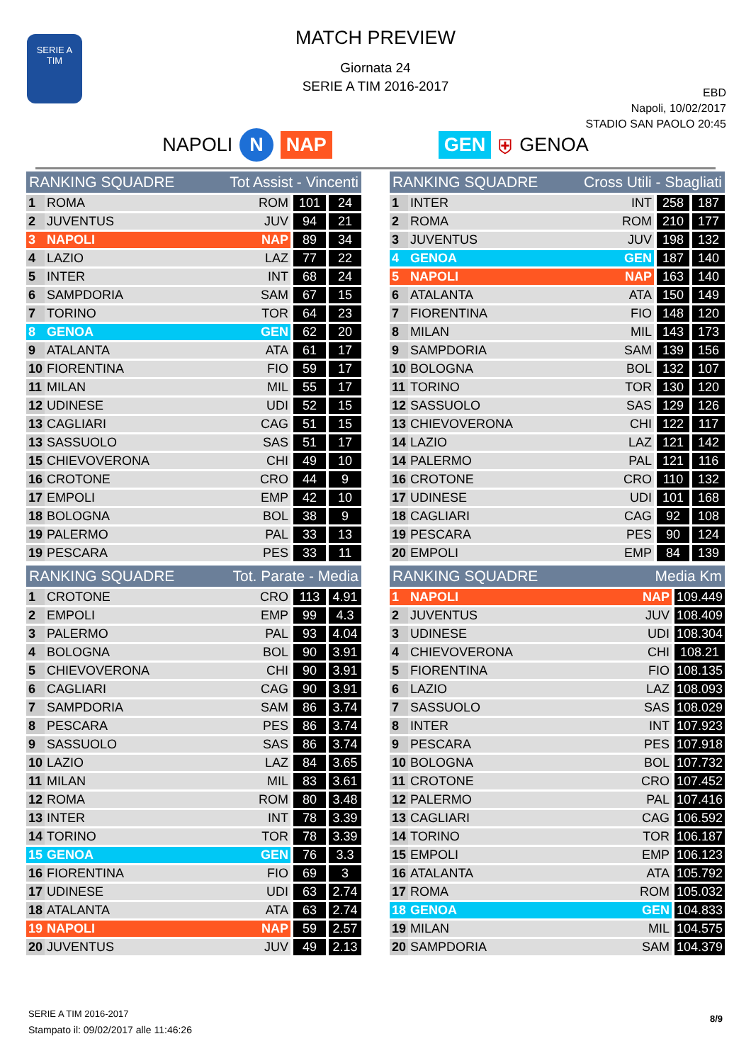SERIE A
TIM
MATCH PREVIEW
Giornata 24
SERIE A TIM 2016-2017
EBD
Napoli, 10/02/2017
STADIO SAN PAOLO 20:45
NAPOLI N NAP GEN ⛨ GENOA
| RANKING SQUADRE | | Tot Assist - Vincenti | | |
| --- | --- | --- | --- | --- |
| 1 | ROMA | ROM | 101 | 24 |
| 2 | JUVENTUS | JUV | 94 | 21 |
| 3 | NAPOLI | NAP | 89 | 34 |
| 4 | LAZIO | LAZ | 77 | 22 |
| 5 | INTER | INT | 68 | 24 |
| 6 | SAMPDORIA | SAM | 67 | 15 |
| 7 | TORINO | TOR | 64 | 23 |
| 8 | GENOA | GEN | 62 | 20 |
| 9 | ATALANTA | ATA | 61 | 17 |
| 10 | FIORENTINA | FIO | 59 | 17 |
| 11 | MILAN | MIL | 55 | 17 |
| 12 | UDINESE | UDI | 52 | 15 |
| 13 | CAGLIARI | CAG | 51 | 15 |
| 13 | SASSUOLO | SAS | 51 | 17 |
| 15 | CHIEVOVERONA | CHI | 49 | 10 |
| 16 | CROTONE | CRO | 44 | 9 |
| 17 | EMPOLI | EMP | 42 | 10 |
| 18 | BOLOGNA | BOL | 38 | 9 |
| 19 | PALERMO | PAL | 33 | 13 |
| 19 | PESCARA | PES | 33 | 11 |
| RANKING SQUADRE | | Tot. Parate - Media | | |
| --- | --- | --- | --- | --- |
| 1 | CROTONE | CRO | 113 | 4.91 |
| 2 | EMPOLI | EMP | 99 | 4.3 |
| 3 | PALERMO | PAL | 93 | 4.04 |
| 4 | BOLOGNA | BOL | 90 | 3.91 |
| 5 | CHIEVOVERONA | CHI | 90 | 3.91 |
| 6 | CAGLIARI | CAG | 90 | 3.91 |
| 7 | SAMPDORIA | SAM | 86 | 3.74 |
| 8 | PESCARA | PES | 86 | 3.74 |
| 9 | SASSUOLO | SAS | 86 | 3.74 |
| 10 | LAZIO | LAZ | 84 | 3.65 |
| 11 | MILAN | MIL | 83 | 3.61 |
| 12 | ROMA | ROM | 80 | 3.48 |
| 13 | INTER | INT | 78 | 3.39 |
| 14 | TORINO | TOR | 78 | 3.39 |
| 15 | GENOA | GEN | 76 | 3.3 |
| 16 | FIORENTINA | FIO | 69 | 3 |
| 17 | UDINESE | UDI | 63 | 2.74 |
| 18 | ATALANTA | ATA | 63 | 2.74 |
| 19 | NAPOLI | NAP | 59 | 2.57 |
| 20 | JUVENTUS | JUV | 49 | 2.13 |
| RANKING SQUADRE | | Cross Utili - Sbagliati | | |
| --- | --- | --- | --- | --- |
| 1 | INTER | INT | 258 | 187 |
| 2 | ROMA | ROM | 210 | 177 |
| 3 | JUVENTUS | JUV | 198 | 132 |
| 4 | GENOA | GEN | 187 | 140 |
| 5 | NAPOLI | NAP | 163 | 140 |
| 6 | ATALANTA | ATA | 150 | 149 |
| 7 | FIORENTINA | FIO | 148 | 120 |
| 8 | MILAN | MIL | 143 | 173 |
| 9 | SAMPDORIA | SAM | 139 | 156 |
| 10 | BOLOGNA | BOL | 132 | 107 |
| 11 | TORINO | TOR | 130 | 120 |
| 12 | SASSUOLO | SAS | 129 | 126 |
| 13 | CHIEVOVERONA | CHI | 122 | 117 |
| 14 | LAZIO | LAZ | 121 | 142 |
| 14 | PALERMO | PAL | 121 | 116 |
| 16 | CROTONE | CRO | 110 | 132 |
| 17 | UDINESE | UDI | 101 | 168 |
| 18 | CAGLIARI | CAG | 92 | 108 |
| 19 | PESCARA | PES | 90 | 124 |
| 20 | EMPOLI | EMP | 84 | 139 |
| RANKING SQUADRE | | Media Km | |
| --- | --- | --- | --- |
| 1 | NAPOLI | NAP | 109.449 |
| 2 | JUVENTUS | JUV | 108.409 |
| 3 | UDINESE | UDI | 108.304 |
| 4 | CHIEVOVERONA | CHI | 108.21 |
| 5 | FIORENTINA | FIO | 108.135 |
| 6 | LAZIO | LAZ | 108.093 |
| 7 | SASSUOLO | SAS | 108.029 |
| 8 | INTER | INT | 107.923 |
| 9 | PESCARA | PES | 107.918 |
| 10 | BOLOGNA | BOL | 107.732 |
| 11 | CROTONE | CRO | 107.452 |
| 12 | PALERMO | PAL | 107.416 |
| 13 | CAGLIARI | CAG | 106.592 |
| 14 | TORINO | TOR | 106.187 |
| 15 | EMPOLI | EMP | 106.123 |
| 16 | ATALANTA | ATA | 105.792 |
| 17 | ROMA | ROM | 105.032 |
| 18 | GENOA | GEN | 104.833 |
| 19 | MILAN | MIL | 104.575 |
| 20 | SAMPDORIA | SAM | 104.379 |
SERIE A TIM 2016-2017
Stampato il: 09/02/2017 alle 11:46:26
8/9